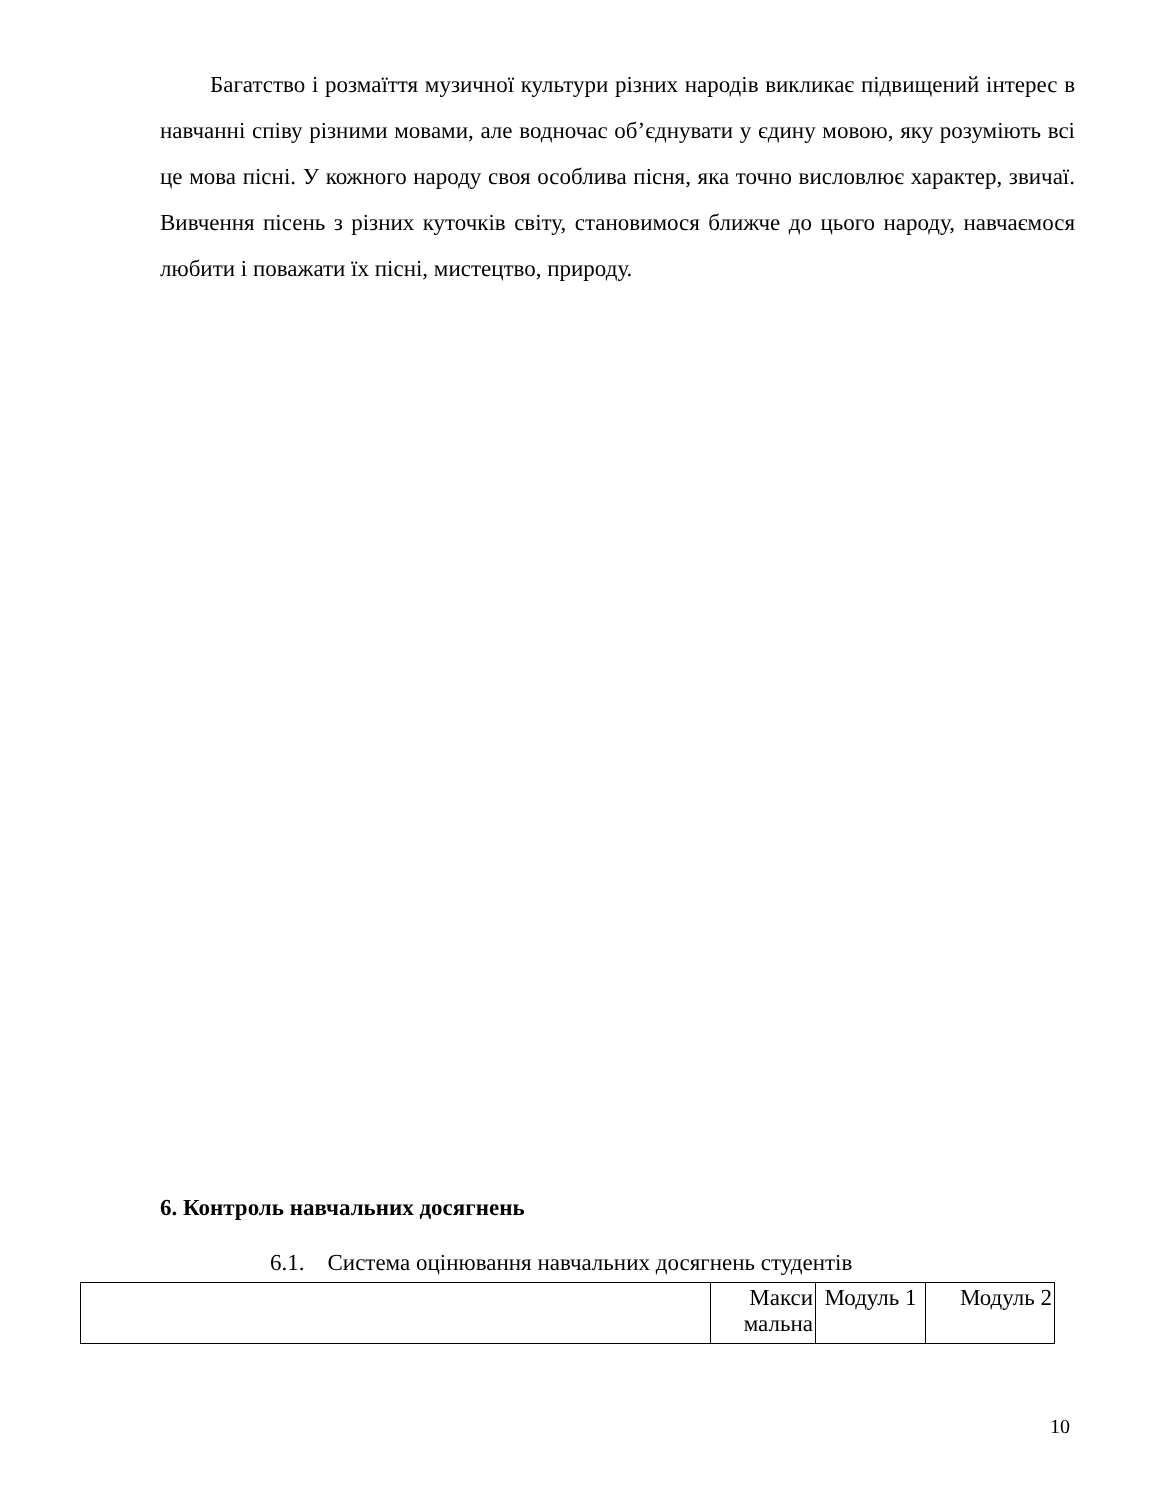Багатство і розмаїття музичної культури різних народів викликає підвищений інтерес в навчанні співу різними мовами, але водночас об’єднувати у єдину мовою, яку розуміють всі це мова пісні. У кожного народу своя особлива пісня, яка точно висловлює характер, звичаї. Вивчення пісень з різних куточків світу, становимося ближче до цього народу, навчаємося любити і поважати їх пісні, мистецтво, природу.
6. Контроль навчальних досягнень
6.1. Система оцінювання навчальних досягнень студентів
| | Макси мальна | Модуль 1 | Модуль 2 |
10